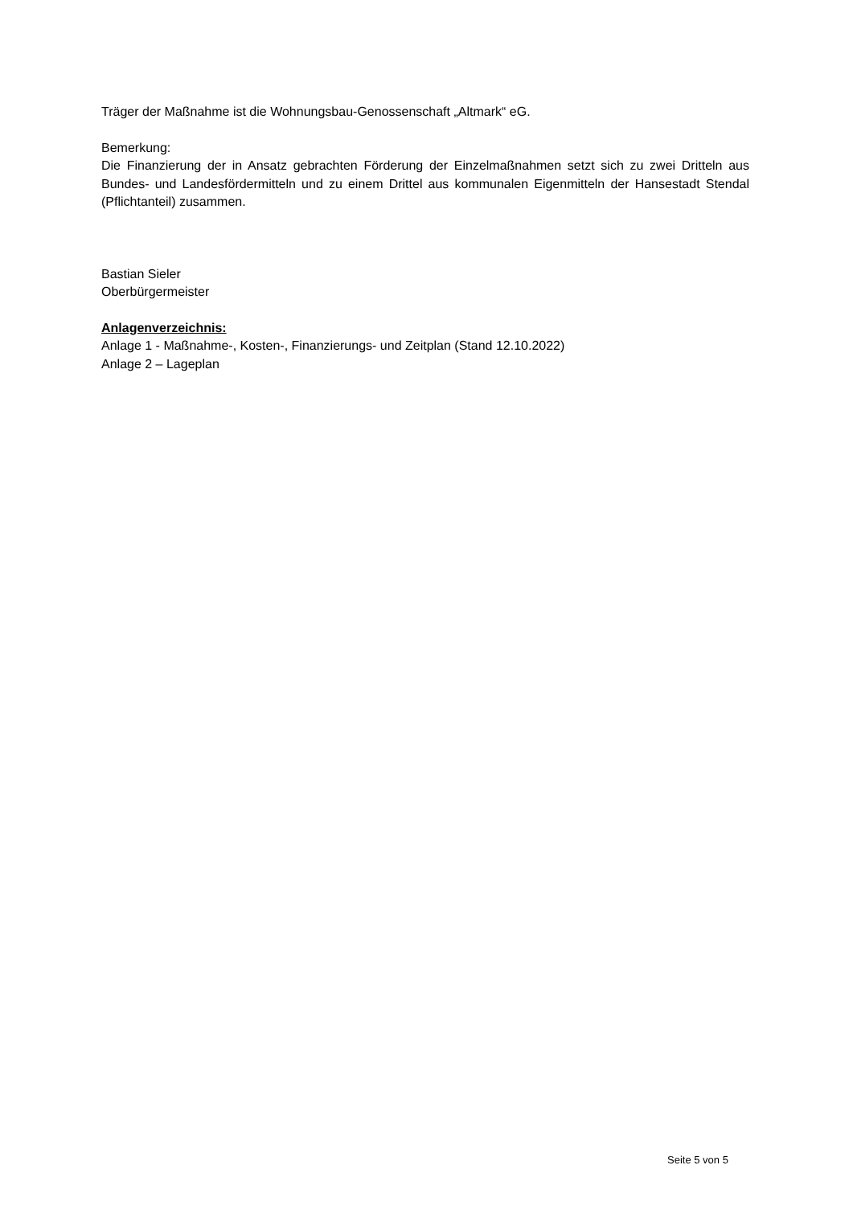Träger der Maßnahme ist die Wohnungsbau-Genossenschaft „Altmark“ eG.
Bemerkung:
Die Finanzierung der in Ansatz gebrachten Förderung der Einzelmaßnahmen setzt sich zu zwei Dritteln aus Bundes- und Landesfördermitteln und zu einem Drittel aus kommunalen Eigenmitteln der Hansestadt Stendal (Pflichtanteil) zusammen.
Bastian Sieler
Oberbürgermeister
Anlagenverzeichnis:
Anlage 1 - Maßnahme-, Kosten-, Finanzierungs- und Zeitplan (Stand 12.10.2022)
Anlage 2 – Lageplan
Seite 5 von 5